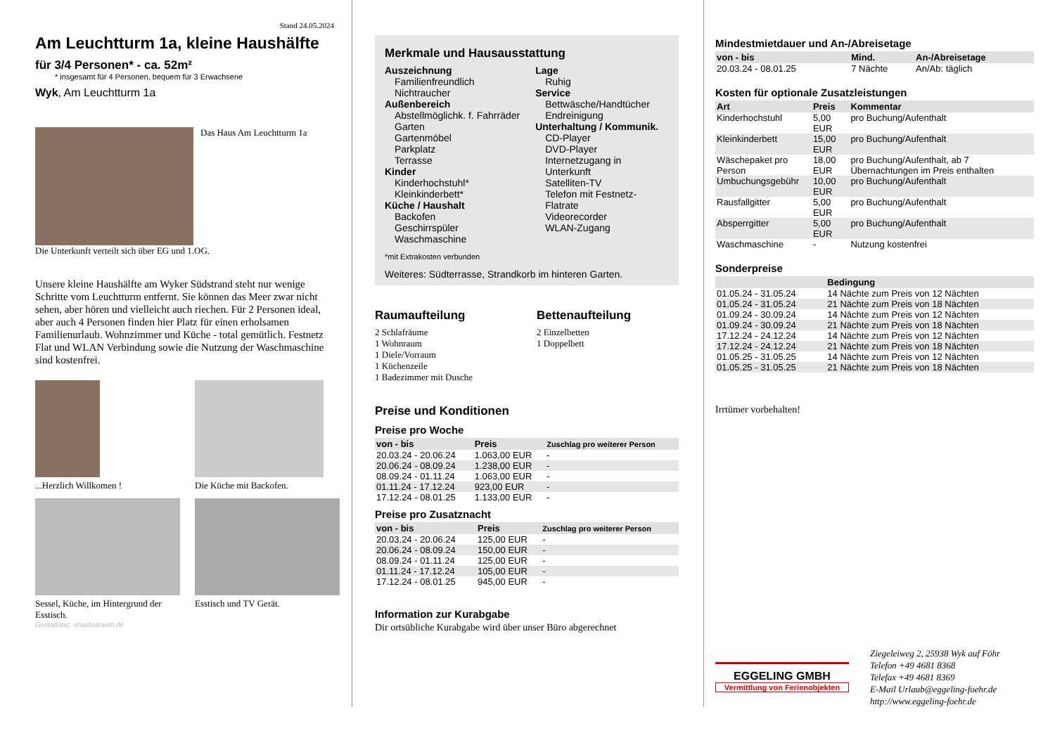Stand 24.05.2024
Am Leuchtturm 1a, kleine Haushälfte
für 3/4 Personen* - ca. 52m²
* insgesamt für 4 Personen, bequem für 3 Erwachsene
Wyk, Am Leuchtturm 1a
Das Haus Am Leuchtturm 1a
Die Unterkunft verteilt sich über EG und 1.OG.
Unsere kleine Haushälfte am Wyker Südstrand steht nur wenige Schritte vom Leuchtturm entfernt. Sie können das Meer zwar nicht sehen, aber hören und vielleicht auch riechen. Für 2 Personen ideal, aber auch 4 Personen finden hier Platz für einen erholsamen Familienurlaub. Wohnzimmer und Küche - total gemütlich. Festnetz Flat und WLAN Verbindung sowie die Nutzung der Waschmaschine sind kostenfrei.
...Herzlich Willkomen !
Die Küche mit Backofen.
Sessel, Küche, im Hintergrund der Esstisch.
Esstisch und TV Gerät.
Gestaltung: urlaubstraum.de
Merkmale und Hausausstattung
Auszeichnung
Familienfreundlich
Nichtraucher
Außenbereich
Abstellmöglichk. f. Fahrräder
Garten
Gartenmöbel
Parkplatz
Terrasse
Kinder
Kinderhochstuhl*
Kleinkinderbett*
Küche / Haushalt
Backofen
Geschirrspüler
Waschmaschine
Lage
Ruhig
Service
Bettwäsche/Handtücher
Endreinigung
Unterhaltung / Kommunik.
CD-Player
DVD-Player
Internetzugang in Unterkunft
Satelliten-TV
Telefon mit Festnetz-Flatrate
Videorecorder
WLAN-Zugang
*mit Extrakosten verbunden
Weiteres: Südterrasse, Strandkorb im hinteren Garten.
Raumaufteilung
2 Schlafräume
1 Wohnraum
1 Diele/Vorraum
1 Küchenzeile
1 Badezimmer mit Dusche
Bettenaufteilung
2 Einzelbetten
1 Doppelbett
Preise und Konditionen
Preise pro Woche
| von - bis | Preis | Zuschlag pro weiterer Person |
| --- | --- | --- |
| 20.03.24 - 20.06.24 | 1.063,00 EUR | - |
| 20.06.24 - 08.09.24 | 1.238,00 EUR | - |
| 08.09.24 - 01.11.24 | 1.063,00 EUR | - |
| 01.11.24 - 17.12.24 | 923,00 EUR | - |
| 17.12.24 - 08.01.25 | 1.133,00 EUR | - |
Preise pro Zusatznacht
| von - bis | Preis | Zuschlag pro weiterer Person |
| --- | --- | --- |
| 20.03.24 - 20.06.24 | 125,00 EUR | - |
| 20.06.24 - 08.09.24 | 150,00 EUR | - |
| 08.09.24 - 01.11.24 | 125,00 EUR | - |
| 01.11.24 - 17.12.24 | 105,00 EUR | - |
| 17.12.24 - 08.01.25 | 945,00 EUR | - |
Information zur Kurabgabe
Dir ortsübliche Kurabgabe wird über unser Büro abgerechnet
Mindestmietdauer und An-/Abreisetage
| von - bis | Mind. | An-/Abreisetage |
| --- | --- | --- |
| 20.03.24 - 08.01.25 | 7 Nächte | An/Ab: täglich |
Kosten für optionale Zusatzleistungen
| Art | Preis | Kommentar |
| --- | --- | --- |
| Kinderhochstuhl | 5,00 EUR | pro Buchung/Aufenthalt |
| Kleinkinderbett | 15,00 EUR | pro Buchung/Aufenthalt |
| Wäschepaket pro Person | 18,00 EUR | pro Buchung/Aufenthalt, ab 7 Übernachtungen im Preis enthalten |
| Umbuchungsgebühr | 10,00 EUR | pro Buchung/Aufenthalt |
| Rausfallgitter | 5,00 EUR | pro Buchung/Aufenthalt |
| Absperrgitter | 5,00 EUR | pro Buchung/Aufenthalt |
| Waschmaschine | - | Nutzung kostenfrei |
Sonderpreise
| | Bedingung |
| --- | --- |
| 01.05.24 - 31.05.24 | 14 Nächte zum Preis von 12 Nächten |
| 01.05.24 - 31.05.24 | 21 Nächte zum Preis von 18 Nächten |
| 01.09.24 - 30.09.24 | 14 Nächte zum Preis von 12 Nächten |
| 01.09.24 - 30.09.24 | 21 Nächte zum Preis von 18 Nächten |
| 17.12.24 - 24.12.24 | 14 Nächte zum Preis von 12 Nächten |
| 17.12.24 - 24.12.24 | 21 Nächte zum Preis von 18 Nächten |
| 01.05.25 - 31.05.25 | 14 Nächte zum Preis von 12 Nächten |
| 01.05.25 - 31.05.25 | 21 Nächte zum Preis von 18 Nächten |
Irrtümer vorbehalten!
EGGELING GMBH
Vermittlung von Ferienobjekten
Ziegeleiweg 2, 25938 Wyk auf Föhr
Telefon +49 4681 8368
Telefax +49 4681 8369
E-Mail Urlaub@eggeling-foehr.de
http://www.eggeling-foehr.de